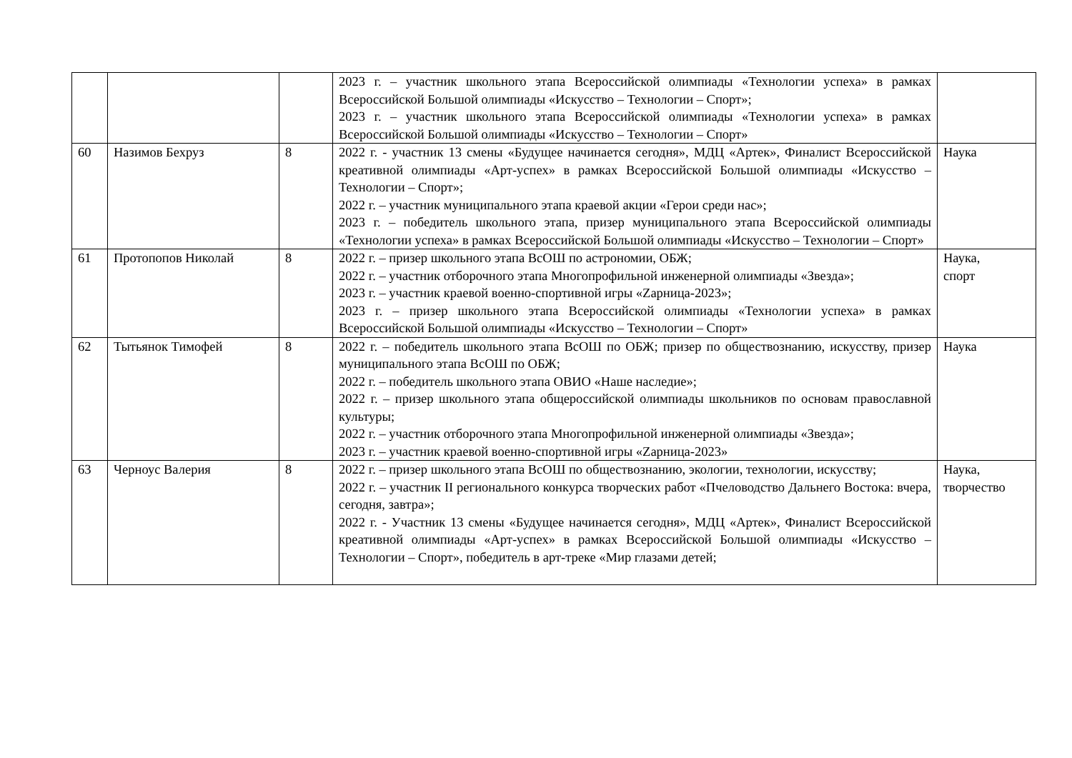| | | | 2023 г. – участник школьного этапа Всероссийской олимпиады «Технологии успеха» в рамках Всероссийской Большой олимпиады «Искусство – Технологии – Спорт»; 2023 г. – участник школьного этапа Всероссийской олимпиады «Технологии успеха» в рамках Всероссийской Большой олимпиады «Искусство – Технологии – Спорт» | |
| 60 | Назимов Бехруз | 8 | 2022 г. - участник 13 смены «Будущее начинается сегодня», МДЦ «Артек», Финалист Всероссийской креативной олимпиады «Арт-успех» в рамках Всероссийской Большой олимпиады «Искусство – Технологии – Спорт»; 2022 г. – участник муниципального этапа краевой акции «Герои среди нас»; 2023 г. – победитель школьного этапа, призер муниципального этапа Всероссийской олимпиады «Технологии успеха» в рамках Всероссийской Большой олимпиады «Искусство – Технологии – Спорт» | Наука |
| 61 | Протопопов Николай | 8 | 2022 г. – призер школьного этапа ВсОШ по астрономии, ОБЖ; 2022 г. – участник отборочного этапа Многопрофильной инженерной олимпиады «Звезда»; 2023 г. – участник краевой военно-спортивной игры «Zарница-2023»; 2023 г. – призер школьного этапа Всероссийской олимпиады «Технологии успеха» в рамках Всероссийской Большой олимпиады «Искусство – Технологии – Спорт» | Наука, спорт |
| 62 | Тытьянок Тимофей | 8 | 2022 г. – победитель школьного этапа ВсОШ по ОБЖ; призер по обществознанию, искусству, призер муниципального этапа ВсОШ по ОБЖ; 2022 г. – победитель школьного этапа ОВИО «Наше наследие»; 2022 г. – призер школьного этапа общероссийской олимпиады школьников по основам православной культуры; 2022 г. – участник отборочного этапа Многопрофильной инженерной олимпиады «Звезда»; 2023 г. – участник краевой военно-спортивной игры «Zарница-2023» | Наука |
| 63 | Черноус Валерия | 8 | 2022 г. – призер школьного этапа ВсОШ по обществознанию, экологии, технологии, искусству; 2022 г. – участник II регионального конкурса творческих работ «Пчеловодство Дальнего Востока: вчера, сегодня, завтра»; 2022 г. - Участник 13 смены «Будущее начинается сегодня», МДЦ «Артек», Финалист Всероссийской креативной олимпиады «Арт-успех» в рамках Всероссийской Большой олимпиады «Искусство – Технологии – Спорт», победитель в арт-треке «Мир глазами детей; | Наука, творчество |